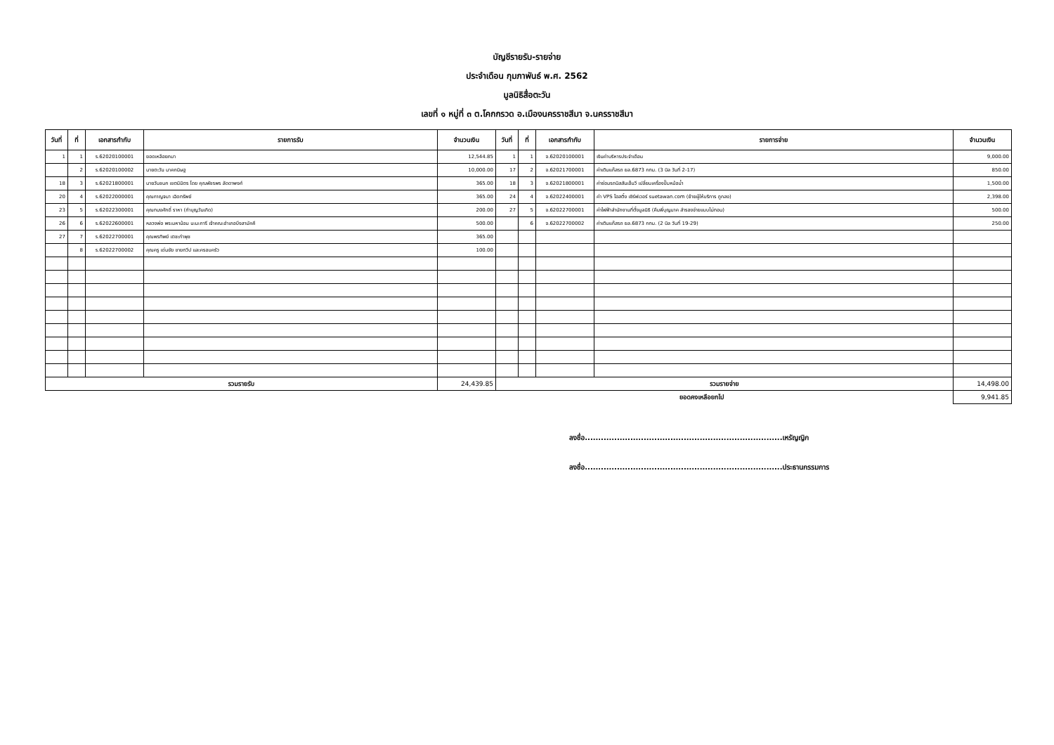บัญชีรายรับ-รายจ่าย
ประจำเดือน กุมภาพันธ์ พ.ศ. 2562
มูลนิธิสื่อตะวัน
เลขที่ ๑ หมู่ที่ ๓ ต.โคกกรวด อ.เมืองนครราชสีมา จ.นครราชสีมา
| วันที่ | ที่ | เอกสารกำกับ | รายการรับ | จำนวนเงิน | วันที่ | ที่ | เอกสารกำกับ | รายการจ่าย | จำนวนเงิน |
| --- | --- | --- | --- | --- | --- | --- | --- | --- | --- |
| 1 | 1 | ร.62020100001 | ยอดเหลือยกมา | 12,544.85 | 1 | 1 | จ.62020100001 | เงินค่าบริหารประจำเดือน | 9,000.00 |
| | 2 | ร.62020100002 | นายตะวัน นาคกนิษฐ | 10,000.00 | 17 | 2 | จ.62021700001 | ค่าเติมแก๊สรถ ยล.6873 กทม. (3 บิล วันที่ 2-17) | 850.00 |
| 18 | 3 | ร.62021800001 | นายวันชนก เชตนิมิตร โดย คุณพัชรพร ลัดดาพงศ์ | 365.00 | 18 | 3 | จ.62021800001 | ค่าซ่อมรถนิสสันเอ็นวี เปลี่ยนเครื่องปั๊มหม้อน้ำ | 1,500.00 |
| 20 | 4 | ร.62022000001 | คุณกาญจนา เฉิดทรัพย์ | 365.00 | 24 | 4 | จ.62022400001 | ค่า VPS โฮสติ้ง เซิร์ฟเวอร์ suetawan.com (ย้ายผู้ให้บริการ ถูกลง) | 2,398.00 |
| 23 | 5 | ร.62022300001 | คุณทนงศักดิ์ ราหา (ทำบุญวันเกิด) | 200.00 | 27 | 5 | จ.62022700001 | ค่าไฟฟ้าสำนักงานที่ตั้งมูลนิธิ (คืนพี่บุญนาค สำรองจ่ายแบบไม่ทอน) | 500.00 |
| 26 | 6 | ร.62022600001 | หลวงพ่อ พระมหาน้อม นะมะการี เจ้าคณะอำเภอบึงสามัคคี | 500.00 | | 6 | จ.62022700002 | ค่าเติมแก๊สรถ ยล.6873 กทม. (2 บิล วันที่ 19-29) | 250.00 |
| 27 | 7 | ร.62022700001 | คุณพรทิพย์ เตชะกำพุช | 365.00 | | | | | |
| | 8 | ร.62022700002 | คุณครู เด่นชัย ชายทวีป และครอบครัว | 100.00 | | | | | |
| รวมรายรับ | | | | 24,439.85 | รวมรายจ่าย | | | | 14,498.00 |
| ยอดคงเหลือยกไป | | | | | | | | | 9,941.85 |
ลงชื่อ..........................................................................เหรัญญิก
ลงชื่อ..........................................................................ประธานกรรมการ